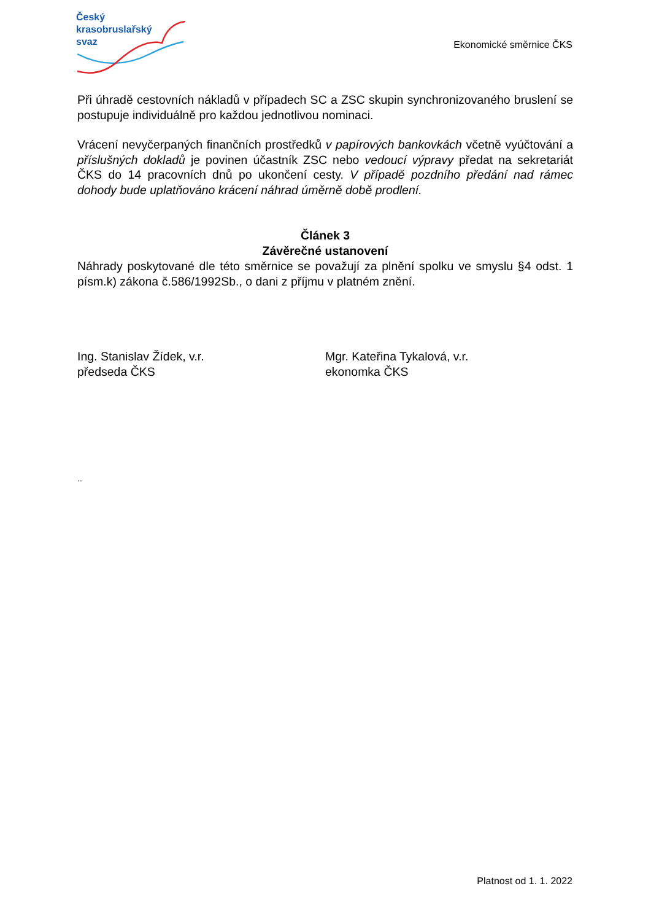Český
krasobruslařský
svaz
Ekonomické směrnice ČKS
Při úhradě cestovních nákladů v případech SC a ZSC skupin synchronizovaného bruslení se postupuje individuálně pro každou jednotlivou nominaci.
Vrácení nevyčerpaných finančních prostředků v papírových bankovkách včetně vyúčtování a příslušných dokladů je povinen účastník ZSC nebo vedoucí výpravy předat na sekretariát ČKS do 14 pracovních dnů po ukončení cesty. V případě pozdního předání nad rámec dohody bude uplatňováno krácení náhrad úměrně době prodlení.
Článek 3
Závěrečné ustanovení
Náhrady poskytované dle této směrnice se považují za plnění spolku ve smyslu §4 odst. 1 písm.k) zákona č.586/1992Sb., o dani z příjmu v platném znění.
Ing. Stanislav Žídek, v.r.
předseda ČKS
Mgr. Kateřina Tykalová, v.r.
ekonomka ČKS
..
Platnost od 1. 1. 2022